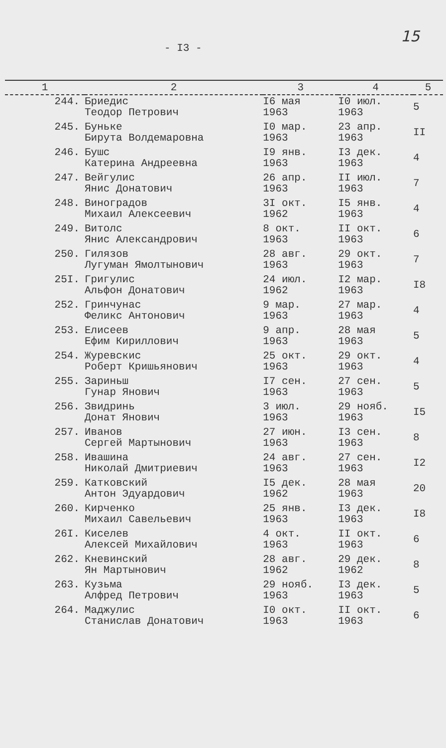- I3 -
15
| 1 | 2 | 3 | 4 | 5 |
| --- | --- | --- | --- | --- |
| 244. | Бриедис Теодор Петрович | I6 мая 1963 | I0 июл. 1963 | 5 |
| 245. | Буньке Бирута Волдемаровна | I0 мар. 1963 | 23 апр. 1963 | II |
| 246. | Бушс Катерина Андреевна | I9 янв. 1963 | I3 дек. 1963 | 4 |
| 247. | Вейгулис Янис Донатович | 26 апр. 1963 | II июл. 1963 | 7 |
| 248. | Виноградов Михаил Алексеевич | 3I окт. 1962 | I5 янв. 1963 | 4 |
| 249. | Витолс Янис Александрович | 8 окт. 1963 | II окт. 1963 | 6 |
| 250. | Гилязов Лугуман Ямолтынович | 28 авг. 1963 | 29 окт. 1963 | 7 |
| 25I. | Григулис Альфон Донатович | 24 июл. 1962 | I2 мар. 1963 | I8 |
| 252. | Гринчунас Феликс Антонович | 9 мар. 1963 | 27 мар. 1963 | 4 |
| 253. | Елисеев Ефим Кириллович | 9 апр. 1963 | 28 мая 1963 | 5 |
| 254. | Журевскис Роберт Кришьянович | 25 окт. 1963 | 29 окт. 1963 | 4 |
| 255. | Зариньш Гунар Янович | I7 сен. 1963 | 27 сен. 1963 | 5 |
| 256. | Звидринь Донат Янович | 3 июл. 1963 | 29 нояб. 1963 | I5 |
| 257. | Иванов Сергей Мартынович | 27 июн. 1963 | I3 сен. 1963 | 8 |
| 258. | Ивашина Николай Дмитриевич | 24 авг. 1963 | 27 сен. 1963 | I2 |
| 259. | Катковский Антон Эдуардович | I5 дек. 1962 | 28 мая 1963 | 20 |
| 260. | Кирченко Михаил Савельевич | 25 янв. 1963 | I3 дек. 1963 | I8 |
| 26I. | Киселев Алексей Михайлович | 4 окт. 1963 | II окт. 1963 | 6 |
| 262. | Кневинский Ян Мартынович | 28 авг. 1962 | 29 дек. 1962 | 8 |
| 263. | Кузьма Алфред Петрович | 29 нояб. 1963 | I3 дек. 1963 | 5 |
| 264. | Маджулис Станислав Донатович | I0 окт. 1963 | II окт. 1963 | 6 |